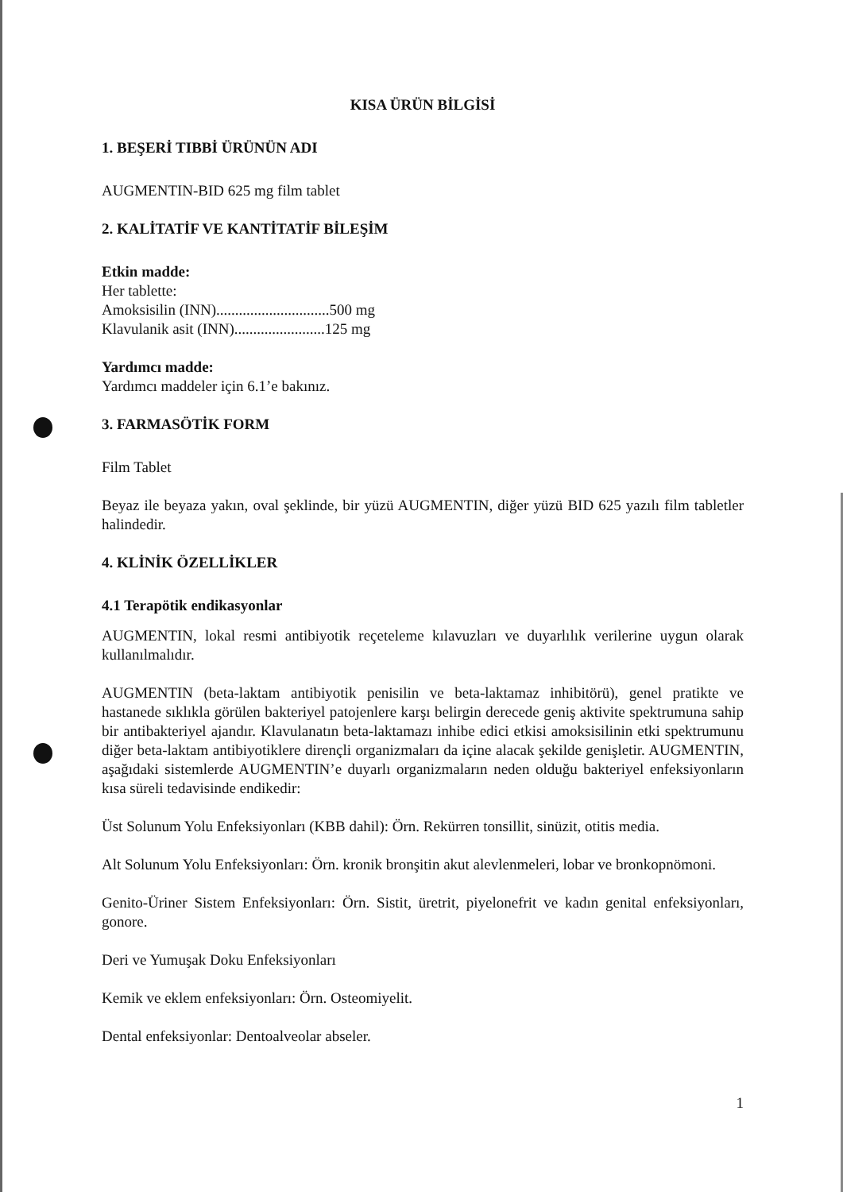KISA ÜRÜN BİLGİSİ
1. BEŞERİ TIBBİ ÜRÜNÜN ADI
AUGMENTIN-BID 625 mg film tablet
2. KALİTATİF VE KANTİTATİF BİLEŞİM
Etkin madde:
Her tablette:
Amoksisilin (INN)..............................500 mg
Klavulanik asit (INN)........................125 mg
Yardımcı madde:
Yardımcı maddeler için 6.1’e bakınız.
3. FARMASÖTİK FORM
Film Tablet
Beyaz ile beyaza yakın, oval şeklinde, bir yüzü AUGMENTIN, diğer yüzü BID 625 yazılı film tabletler halindedir.
4. KLİNİK ÖZELLİKLER
4.1 Terapötik endikasyonlar
AUGMENTIN, lokal resmi antibiyotik reçeteleme kılavuzları ve duyarlılık verilerine uygun olarak kullanılmalıdır.
AUGMENTIN (beta-laktam antibiyotik penisilin ve beta-laktamaz inhibitörü), genel pratikte ve hastanede sıklıkla görülen bakteriyel patojenlere karşı belirgin derecede geniş aktivite spektrumuna sahip bir antibakteriyel ajandır. Klavulanatın beta-laktamazı inhibe edici etkisi amoksisilinin etki spektrumunu diğer beta-laktam antibiyotiklere dirençli organizmaları da içine alacak şekilde genişletir. AUGMENTIN, aşağıdaki sistemlerde AUGMENTIN’e duyarlı organizmaların neden olduğu bakteriyel enfeksiyonların kısa süreli tedavisinde endikedir:
Üst Solunum Yolu Enfeksiyonları (KBB dahil): Örn. Rekürren tonsillit, sinüzit, otitis media.
Alt Solunum Yolu Enfeksiyonları: Örn. kronik bronşitin akut alevlenmeleri, lobar ve bronkopnömoni.
Genito-Üriner Sistem Enfeksiyonları: Örn. Sistit, üretrit, piyelonefrit ve kadın genital enfeksiyonları, gonore.
Deri ve Yumuşak Doku Enfeksiyonları
Kemik ve eklem enfeksiyonları: Örn. Osteomiyelit.
Dental enfeksiyonlar: Dentoalveolar abseler.
1